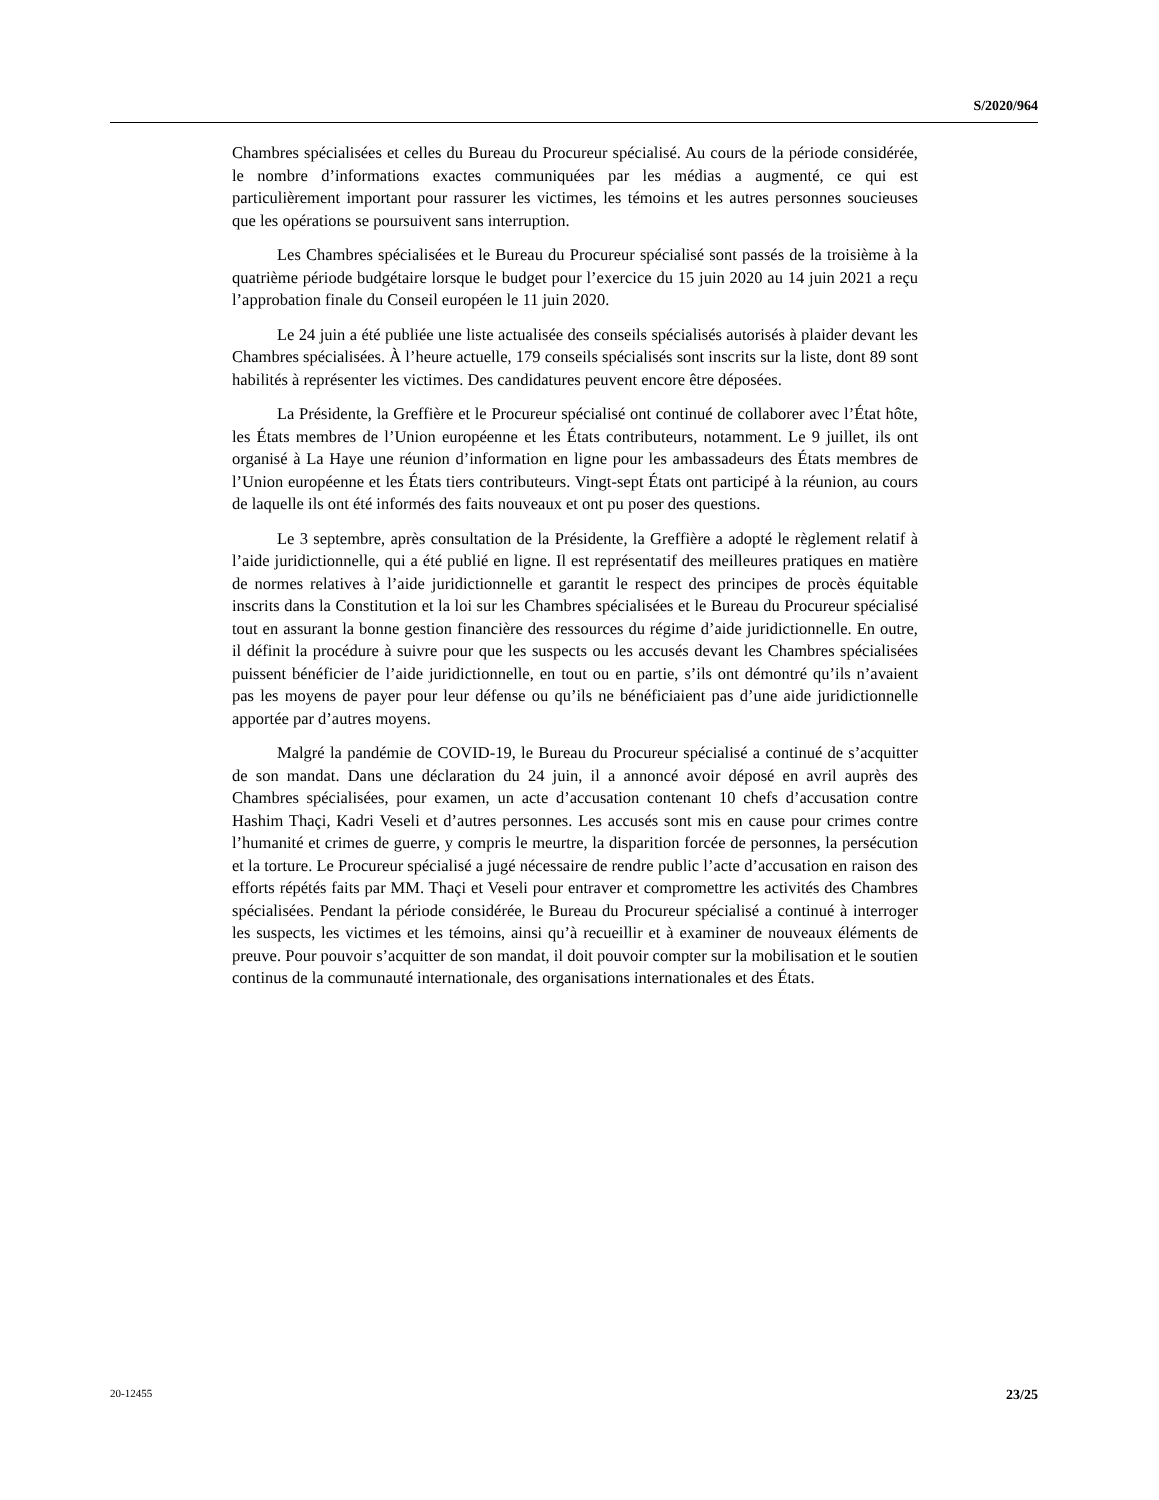S/2020/964
Chambres spécialisées et celles du Bureau du Procureur spécialisé. Au cours de la période considérée, le nombre d’informations exactes communiquées par les médias a augmenté, ce qui est particulièrement important pour rassurer les victimes, les témoins et les autres personnes soucieuses que les opérations se poursuivent sans interruption.
Les Chambres spécialisées et le Bureau du Procureur spécialisé sont passés de la troisième à la quatrième période budgétaire lorsque le budget pour l’exercice du 15 juin 2020 au 14 juin 2021 a reçu l’approbation finale du Conseil européen le 11 juin 2020.
Le 24 juin a été publiée une liste actualisée des conseils spécialisés autorisés à plaider devant les Chambres spécialisées. À l’heure actuelle, 179 conseils spécialisés sont inscrits sur la liste, dont 89 sont habilités à représenter les victimes. Des candidatures peuvent encore être déposées.
La Présidente, la Greffière et le Procureur spécialisé ont continué de collaborer avec l’État hôte, les États membres de l’Union européenne et les États contributeurs, notamment. Le 9 juillet, ils ont organisé à La Haye une réunion d’information en ligne pour les ambassadeurs des États membres de l’Union européenne et les États tiers contributeurs. Vingt-sept États ont participé à la réunion, au cours de laquelle ils ont été informés des faits nouveaux et ont pu poser des questions.
Le 3 septembre, après consultation de la Présidente, la Greffière a adopté le règlement relatif à l’aide juridictionnelle, qui a été publié en ligne. Il est représentatif des meilleures pratiques en matière de normes relatives à l’aide juridictionnelle et garantit le respect des principes de procès équitable inscrits dans la Constitution et la loi sur les Chambres spécialisées et le Bureau du Procureur spécialisé tout en assurant la bonne gestion financière des ressources du régime d’aide juridictionnelle. En outre, il définit la procédure à suivre pour que les suspects ou les accusés devant les Chambres spécialisées puissent bénéficier de l’aide juridictionnelle, en tout ou en partie, s’ils ont démontré qu’ils n’avaient pas les moyens de payer pour leur défense ou qu’ils ne bénéficiaient pas d’une aide juridictionnelle apportée par d’autres moyens.
Malgré la pandémie de COVID-19, le Bureau du Procureur spécialisé a continué de s’acquitter de son mandat. Dans une déclaration du 24 juin, il a annoncé avoir déposé en avril auprès des Chambres spécialisées, pour examen, un acte d’accusation contenant 10 chefs d’accusation contre Hashim Thaçi, Kadri Veseli et d’autres personnes. Les accusés sont mis en cause pour crimes contre l’humanité et crimes de guerre, y compris le meurtre, la disparition forcée de personnes, la persécution et la torture. Le Procureur spécialisé a jugé nécessaire de rendre public l’acte d’accusation en raison des efforts répétés faits par MM. Thaçi et Veseli pour entraver et compromettre les activités des Chambres spécialisées. Pendant la période considérée, le Bureau du Procureur spécialisé a continué à interroger les suspects, les victimes et les témoins, ainsi qu’à recueillir et à examiner de nouveaux éléments de preuve. Pour pouvoir s’acquitter de son mandat, il doit pouvoir compter sur la mobilisation et le soutien continus de la communauté internationale, des organisations internationales et des États.
20-12455 23/25